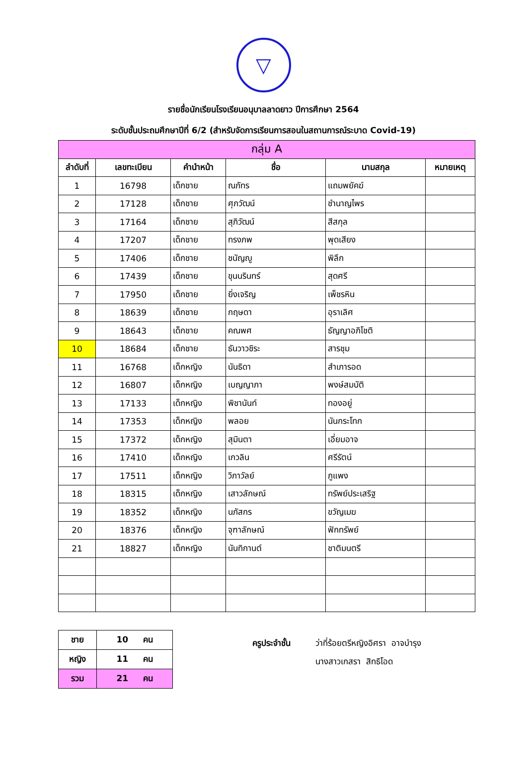▽
รายชื่อนักเรียนโรงเรียนอนุบาลลาดยาว ปีการศึกษา 2564
ระดับชั้นประถมศึกษาปีที่ 6/2 (สำหรับจัดการเรียนการสอนในสถานการณ์ระบาด Covid-19)
| กลุ่ม A | | | | | |
| --- | --- | --- | --- | --- | --- |
| ลำดับที่ | เลขทะเบียน | คำนำหน้า | ชื่อ | นามสกุล | หมายเหตุ |
| 1 | 16798 | เด็กชาย | ณภัทร | แถมพยัคฆ์ | |
| 2 | 17128 | เด็กชาย | ศุภวัฒน์ | ชำนาญไพร | |
| 3 | 17164 | เด็กชาย | สุภิวัฒน์ | สีสกุล | |
| 4 | 17207 | เด็กชาย | ทรงภพ | พุดเสียง | |
| 5 | 17406 | เด็กชาย | ชนัญญู | พิลึก | |
| 6 | 17439 | เด็กชาย | ขุนนรินทร์ | สุดศรี | |
| 7 | 17950 | เด็กชาย | ยิ่งเจริญ | เพ็ชรหิน | |
| 8 | 18639 | เด็กชาย | กฤษดา | อุราเลิศ | |
| 9 | 18643 | เด็กชาย | คณพศ | ธัญญาอภิโชติ | |
| 10 | 18684 | เด็กชาย | ธันวาวชิระ | สารชุม | |
| 11 | 16768 | เด็กหญิง | นันธิดา | สำเภารอด | |
| 12 | 16807 | เด็กหญิง | เบญญาภา | พงษ์สมบัติ | |
| 13 | 17133 | เด็กหญิง | พิชานันท์ | ทองอยู่ | |
| 14 | 17353 | เด็กหญิง | พลอย | นันกระโทก | |
| 15 | 17372 | เด็กหญิง | สุมินตา | เอี่ยมอาจ | |
| 16 | 17410 | เด็กหญิง | เกวลิน | ศรีรัตน์ | |
| 17 | 17511 | เด็กหญิง | วิภาวัลย์ | ภูแพง | |
| 18 | 18315 | เด็กหญิง | เสาวลักษณ์ | ทรัพย์ประเสริฐ | |
| 19 | 18352 | เด็กหญิง | นภัสกร | ขวัญเมฆ | |
| 20 | 18376 | เด็กหญิง | จุฑาลักษณ์ | ฟักทรัพย์ | |
| 21 | 18827 | เด็กหญิง | นันทิกานต์ | ชาติมนตรี | |
| ชาย | 10 คน |
| หญิง | 11 คน |
| รวม | 21 คน |
ครูประจำชั้น ว่าที่ร้อยตรีหญิงอิศรา อาจบำรุง
นางสาวเกสรา สิทธิโอด